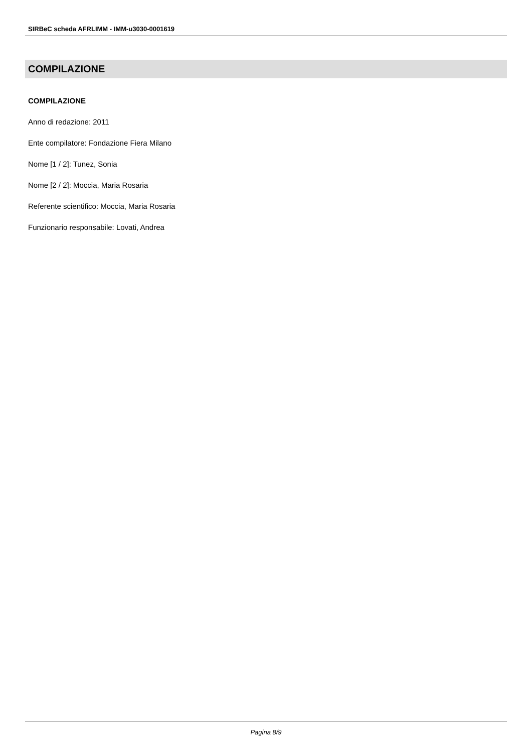SIRBeC scheda AFRLIMM - IMM-u3030-0001619
COMPILAZIONE
COMPILAZIONE
Anno di redazione: 2011
Ente compilatore: Fondazione Fiera Milano
Nome [1 / 2]: Tunez, Sonia
Nome [2 / 2]: Moccia, Maria Rosaria
Referente scientifico: Moccia, Maria Rosaria
Funzionario responsabile: Lovati, Andrea
Pagina 8/9